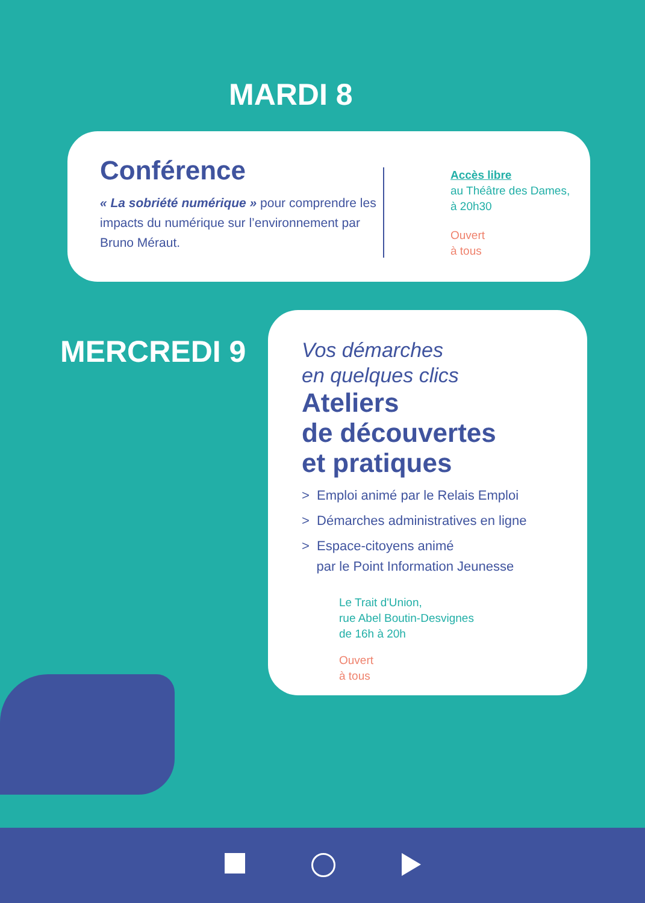MARDI 8
Conférence
« La sobriété numérique » pour comprendre les impacts du numérique sur l’environnement par Bruno Méraut.
Accès libre
au Théâtre des Dames,
à 20h30
Ouvert
à tous
MERCREDI 9
Vos démarches
en quelques clics
Ateliers
de découvertes
et pratiques
> Emploi animé par le Relais Emploi
> Démarches administratives en ligne
> Espace-citoyens animé
par le Point Information Jeunesse
Le Trait d'Union,
rue Abel Boutin-Desvignes
de 16h à 20h
Ouvert
à tous